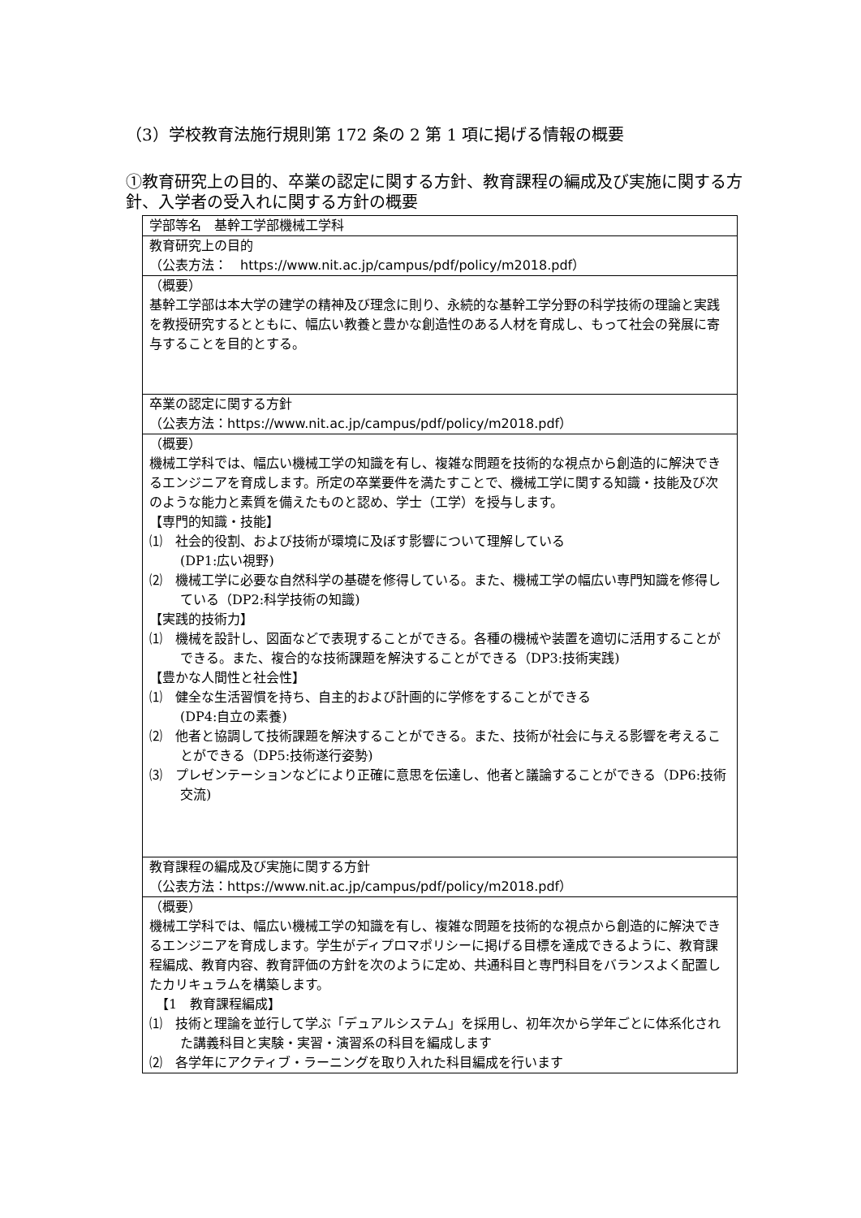（3）学校教育法施行規則第 172 条の 2 第 1 項に掲げる情報の概要
①教育研究上の目的、卒業の認定に関する方針、教育課程の編成及び実施に関する方針、入学者の受入れに関する方針の概要
| 学部等名 基幹工学部機械工学科 |
| 教育研究上の目的 （公表方法： https://www.nit.ac.jp/campus/pdf/policy/m2018.pdf ） |
| （概要） 基幹工学部は本大学の建学の精神及び理念に則り、永続的な基幹工学分野の科学技術の理論と実践を教授研究するとともに、幅広い教養と豊かな創造性のある人材を育成し、もって社会の発展に寄与することを目的とする。 |
| 卒業の認定に関する方針 （公表方法： https://www.nit.ac.jp/campus/pdf/policy/m2018.pdf ） |
| （概要） 機械工学科では、幅広い機械工学の知識を有し、複雑な問題を技術的な視点から創造的に解決できるエンジニアを育成します。所定の卒業要件を満たすことで、機械工学に関する知識・技能及び次のような能力と素質を備えたものと認め、学士（工学）を授与します。 【専門的知識・技能】 ⑴ 社会的役割、および技術が環境に及ぼす影響について理解している (DP1:広い視野) ⑵ 機械工学に必要な自然科学の基礎を修得している。また、機械工学の幅広い専門知識を修得している（DP2:科学技術の知識) 【実践的技術力】 ⑴ 機械を設計し、図面などで表現することができる。各種の機械や装置を適切に活用することができる。また、複合的な技術課題を解決することができる（DP3:技術実践) 【豊かな人間性と社会性】 ⑴ 健全な生活習慣を持ち、自主的および計画的に学修をすることができる (DP4:自立の素養) ⑵ 他者と協調して技術課題を解決することができる。また、技術が社会に与える影響を考えることができる（DP5:技術遂行姿勢) ⑶ プレゼンテーションなどにより正確に意思を伝達し、他者と議論することができる（DP6:技術交流) |
| 教育課程の編成及び実施に関する方針 （公表方法： https://www.nit.ac.jp/campus/pdf/policy/m2018.pdf ） |
| （概要） 機械工学科では、幅広い機械工学の知識を有し、複雑な問題を技術的な視点から創造的に解決できるエンジニアを育成します。学生がディプロマポリシーに掲げる目標を達成できるように、教育課程編成、教育内容、教育評価の方針を次のように定め、共通科目と専門科目をバランスよく配置したカリキュラムを構築します。 【1 教育課程編成】 ⑴ 技術と理論を並行して学ぶ「デュアルシステム」を採用し、初年次から学年ごとに体系化された講義科目と実験・実習・演習系の科目を編成します ⑵ 各学年にアクティブ・ラーニングを取り入れた科目編成を行います |